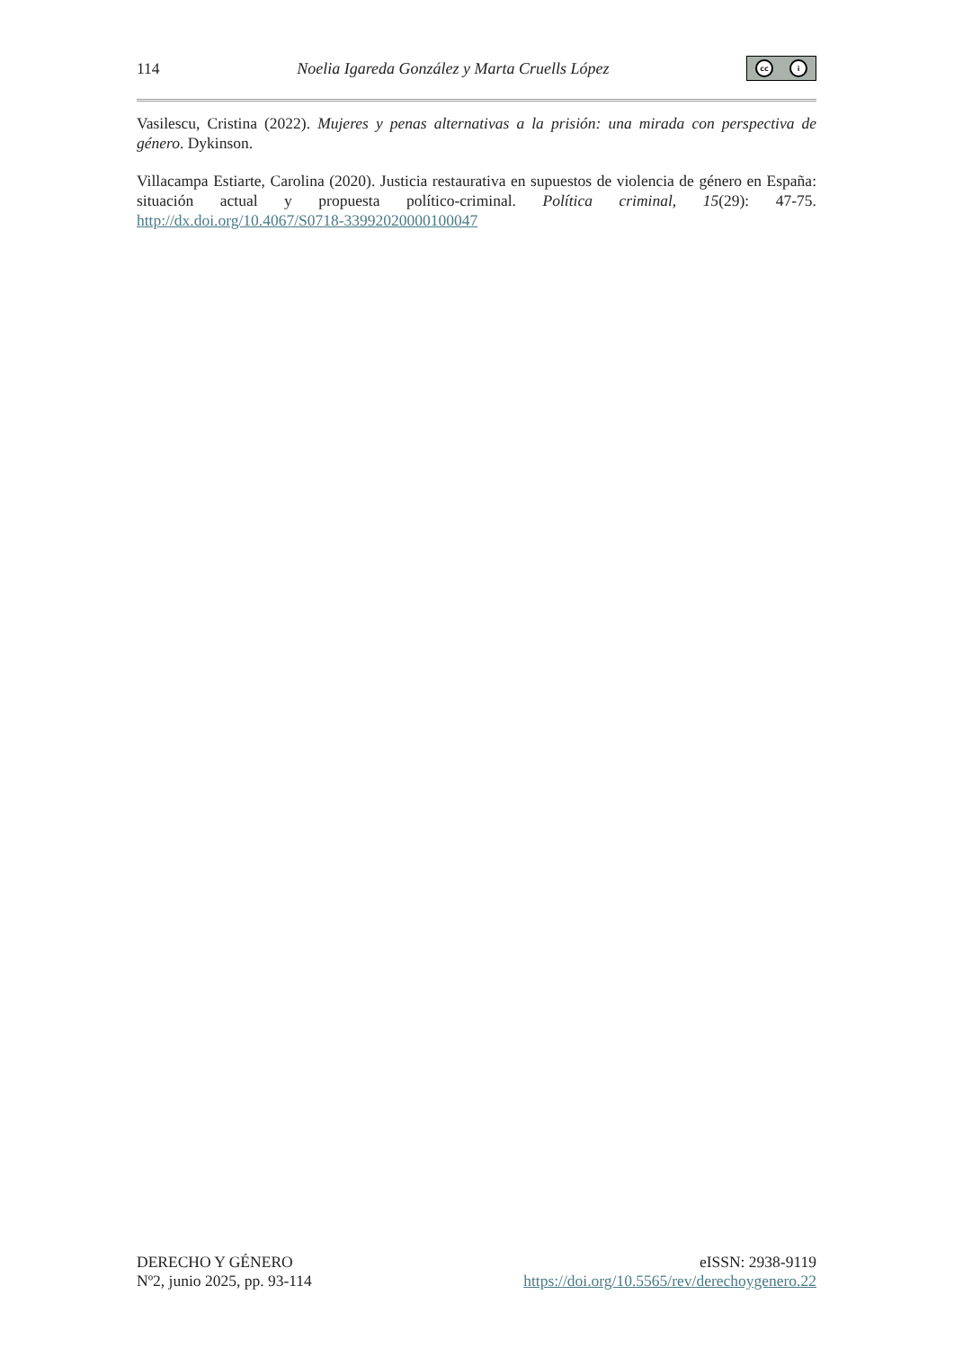114 Noelia Igareda González y Marta Cruells López
cc i
Vasilescu, Cristina (2022). Mujeres y penas alternativas a la prisión: una mirada con perspectiva de género. Dykinson.
Villacampa Estiarte, Carolina (2020). Justicia restaurativa en supuestos de violencia de género en España: situación actual y propuesta político-criminal. Política criminal, 15(29): 47-75. http://dx.doi.org/10.4067/S0718-33992020000100047
DERECHO Y GÉNERO
Nº2, junio 2025, pp. 93-114
eISSN: 2938-9119
https://doi.org/10.5565/rev/derechoygenero.22